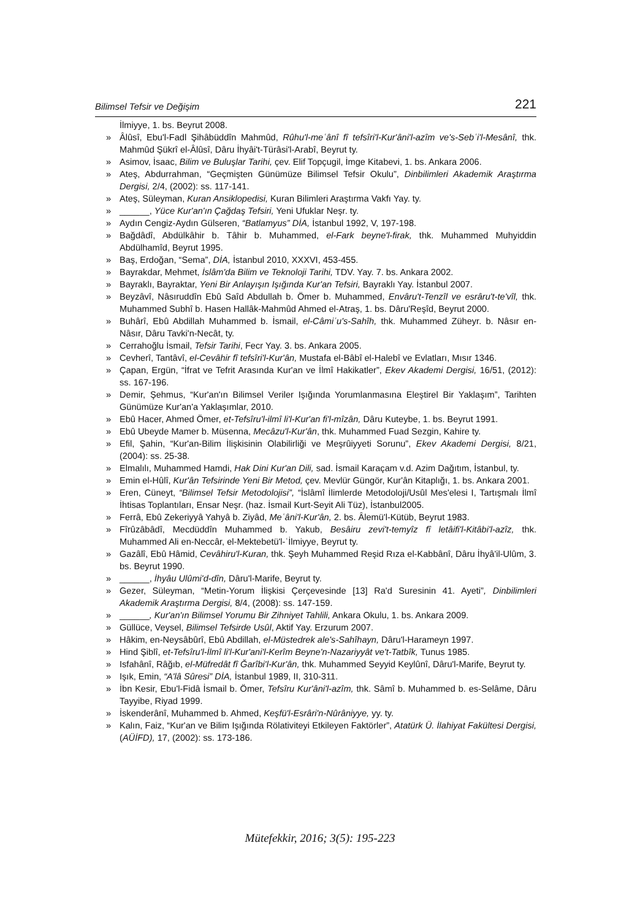Bilimsel Tefsir ve Değişim 221
İlmiyye, 1. bs. Beyrut 2008.
» Âlûsî, Ebu'l-Fadl Şihâbüddîn Mahmûd, Rûhu'l-meʿânî fî tefsîri'l-Kur'âni'l-azîm ve's-Sebʿi'l-Mesânî, thk. Mahmûd Şükrî el-Âlûsî, Dâru İhyâi't-Türâsi'l-Arabî, Beyrut ty.
» Asimov, İsaac, Bilim ve Buluşlar Tarihi, çev. Elif Topçugil, İmge Kitabevi, 1. bs. Ankara 2006.
» Ateş, Abdurrahman, “Geçmişten Günümüze Bilimsel Tefsir Okulu”, Dinbilimleri Akademik Araştırma Dergisi, 2/4, (2002): ss. 117-141.
» Ateş, Süleyman, Kuran Ansiklopedisi, Kuran Bilimleri Araştırma Vakfı Yay. ty.
» ______, Yüce Kur'an'ın Çağdaş Tefsiri, Yeni Ufuklar Neşr. ty.
» Aydın Cengiz-Aydın Gülseren, “Batlamyus” DİA, İstanbul 1992, V, 197-198.
» Bağdâdî, Abdülkâhir b. Tâhir b. Muhammed, el-Fark beyne'l-firak, thk. Muhammed Muhyiddin Abdülhamîd, Beyrut 1995.
» Baş, Erdoğan, “Sema”, DİA, İstanbul 2010, XXXVI, 453-455.
» Bayrakdar, Mehmet, İslâm'da Bilim ve Teknoloji Tarihi, TDV. Yay. 7. bs. Ankara 2002.
» Bayraklı, Bayraktar, Yeni Bir Anlayışın Işığında Kur'an Tefsiri, Bayraklı Yay. İstanbul 2007.
» Beyzâvî, Nâsıruddîn Ebû Saîd Abdullah b. Ömer b. Muhammed, Envâru't-Tenzîl ve esrâru't-te'vîl, thk. Muhammed Subhî b. Hasen Hallâk-Mahmûd Ahmed el-Atraş, 1. bs. Dâru'Reşîd, Beyrut 2000.
» Buhârî, Ebû Abdillah Muhammed b. İsmail, el-Câmiʿu's-Sahîh, thk. Muhammed Züheyr. b. Nâsır en-Nâsır, Dâru Tavki'n-Necât, ty.
» Cerrahoğlu İsmail, Tefsir Tarihi, Fecr Yay. 3. bs. Ankara 2005.
» Cevherî, Tantâvî, el-Cevâhir fî tefsîri'l-Kur'ân, Mustafa el-Bâbî el-Halebî ve Evlatları, Mısır 1346.
» Çapan, Ergün, “İfrat ve Tefrit Arasında Kur'an ve İlmî Hakikatler”, Ekev Akademi Dergisi, 16/51, (2012): ss. 167-196.
» Demir, Şehmus, “Kur'an'ın Bilimsel Veriler Işığında Yorumlanmasına Eleştirel Bir Yaklaşım”, Tarihten Günümüze Kur'an'a Yaklaşımlar, 2010.
» Ebû Hacer, Ahmed Ömer, et-Tefsîru'l-ilmî li'l-Kur'an fi'l-mîzân, Dâru Kuteybe, 1. bs. Beyrut 1991.
» Ebû Ubeyde Mamer b. Müsenna, Mecâzu'l-Kur'ân, thk. Muhammed Fuad Sezgin, Kahire ty.
» Efil, Şahin, “Kur'an-Bilim İlişkisinin Olabilirliği ve Meşrûiyyeti Sorunu”, Ekev Akademi Dergisi, 8/21, (2004): ss. 25-38.
» Elmalılı, Muhammed Hamdi, Hak Dini Kur'an Dili, sad. İsmail Karaçam v.d. Azim Dağıtım, İstanbul, ty.
» Emin el-Hûlî, Kur'ân Tefsirinde Yeni Bir Metod, çev. Mevlür Güngör, Kur'ân Kitaplığı, 1. bs. Ankara 2001.
» Eren, Cüneyt, “Bilimsel Tefsir Metodolojisi”, “İslâmî İlimlerde Metodoloji/Usûl Mes'elesi I, Tartışmalı İlmî İhtisas Toplantıları, Ensar Neşr. (haz. İsmail Kurt-Seyit Ali Tüz), İstanbul2005.
» Ferrâ, Ebû Zekeriyyâ Yahyâ b. Ziyâd, Meʿâni'l-Kur'ân, 2. bs. Âlemü'l-Kütüb, Beyrut 1983.
» Fîrûzâbâdî, Mecdüddîn Muhammed b. Yakub, Besâiru zevi't-temyîz fî letâifi'l-Kitâbi'l-azîz, thk. Muhammed Ali en-Neccâr, el-Mektebetü'l-ʿİlmiyye, Beyrut ty.
» Gazâlî, Ebû Hâmid, Cevâhiru'l-Kuran, thk. Şeyh Muhammed Reşid Rıza el-Kabbânî, Dâru İhyâ'il-Ulûm, 3. bs. Beyrut 1990.
» ______, İhyâu Ulûmi'd-dîn, Dâru'l-Marife, Beyrut ty.
» Gezer, Süleyman, “Metin-Yorum İlişkisi Çerçevesinde [13] Ra'd Suresinin 41. Ayeti”, Dinbilimleri Akademik Araştırma Dergisi, 8/4, (2008): ss. 147-159.
» ______, Kur'an'ın Bilimsel Yorumu Bir Zihniyet Tahlili, Ankara Okulu, 1. bs. Ankara 2009.
» Güllüce, Veysel, Bilimsel Tefsirde Usûl, Aktif Yay. Erzurum 2007.
» Hâkim, en-Neysâbûrî, Ebû Abdillah, el-Müstedrek ale's-Sahîhayn, Dâru'l-Harameyn 1997.
» Hind Şiblî, et-Tefsîru'l-İlmî li'l-Kur'ani'l-Kerîm Beyne'n-Nazariyyât ve't-Tatbîk, Tunus 1985.
» Isfahânî, Râğıb, el-Müfredât fî Ğarîbi'l-Kur'ân, thk. Muhammed Seyyid Keylûnî, Dâru'l-Marife, Beyrut ty.
» Işık, Emin, “A'lâ Sûresi” DİA, İstanbul 1989, II, 310-311.
» İbn Kesir, Ebu'l-Fidâ İsmail b. Ömer, Tefsîru Kur'âni'l-azîm, thk. Sâmî b. Muhammed b. es-Selâme, Dâru Tayyibe, Riyad 1999.
» İskenderânî, Muhammed b. Ahmed, Keşfü'l-Esrâri'n-Nûrâniyye, yy. ty.
» Kalın, Faiz, “Kur'an ve Bilim Işığında Rölativiteyi Etkileyen Faktörler”, Atatürk Ü. İlahiyat Fakültesi Dergisi, (AÜİFD), 17, (2002): ss. 173-186.
Mütefekkir, 2016; 3(5): 195-223